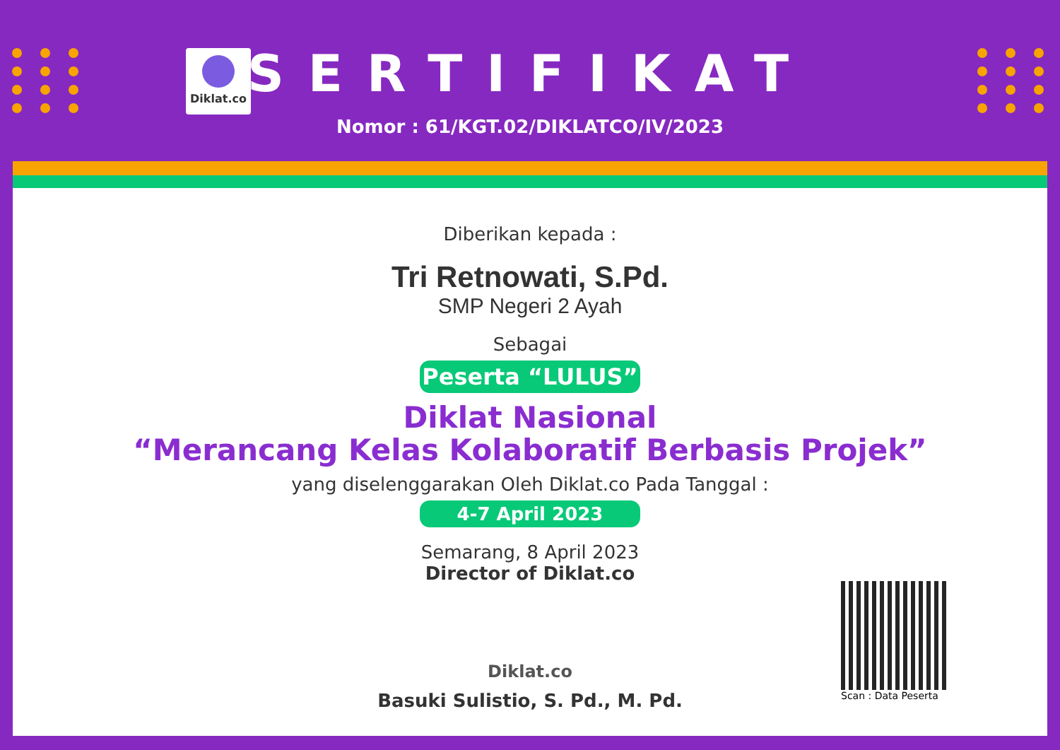Diklat.co
SERTIFIKAT
Nomor : 61/KGT.02/DIKLATCO/IV/2023
Diberikan kepada :
Tri Retnowati, S.Pd.
SMP Negeri 2 Ayah
Sebagai
Peserta “LULUS”
Diklat Nasional
“Merancang Kelas Kolaboratif Berbasis Projek”
yang diselenggarakan Oleh Diklat.co Pada Tanggal :
4-7 April 2023
Semarang, 8 April 2023
Director of Diklat.co
Diklat.co
Basuki Sulistio, S. Pd., M. Pd.
Scan : Data Peserta